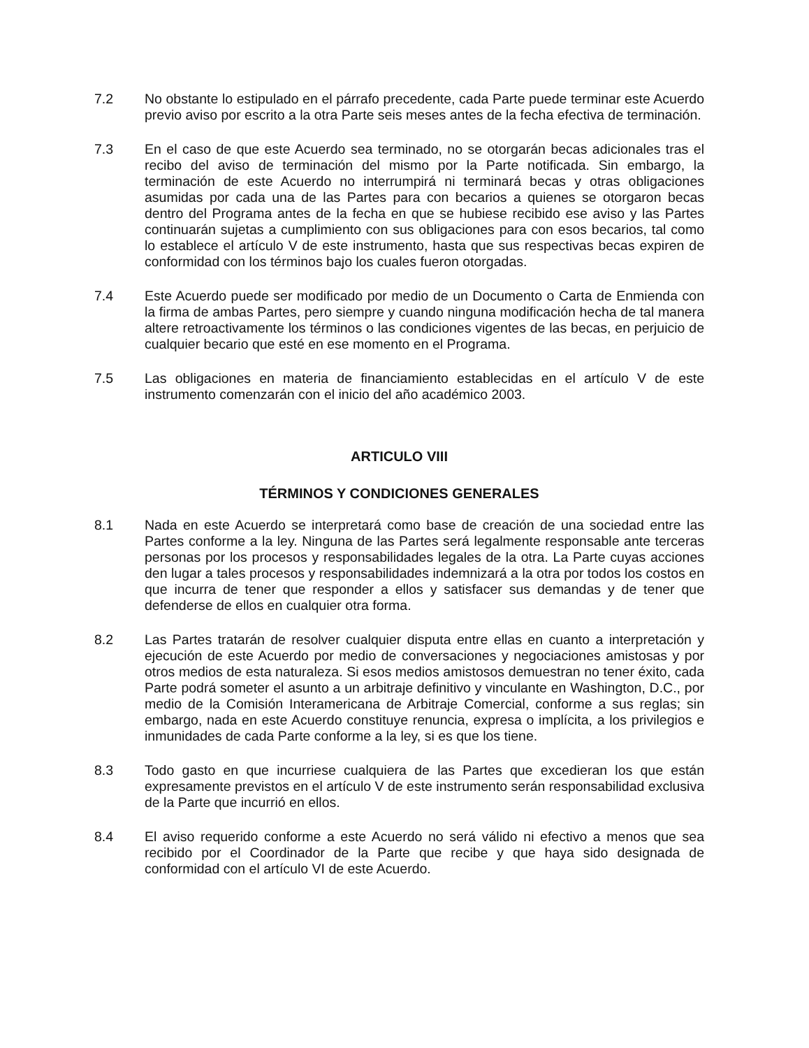7.2 No obstante lo estipulado en el párrafo precedente, cada Parte puede terminar este Acuerdo previo aviso por escrito a la otra Parte seis meses antes de la fecha efectiva de terminación.
7.3 En el caso de que este Acuerdo sea terminado, no se otorgarán becas adicionales tras el recibo del aviso de terminación del mismo por la Parte notificada. Sin embargo, la terminación de este Acuerdo no interrumpirá ni terminará becas y otras obligaciones asumidas por cada una de las Partes para con becarios a quienes se otorgaron becas dentro del Programa antes de la fecha en que se hubiese recibido ese aviso y las Partes continuarán sujetas a cumplimiento con sus obligaciones para con esos becarios, tal como lo establece el artículo V de este instrumento, hasta que sus respectivas becas expiren de conformidad con los términos bajo los cuales fueron otorgadas.
7.4 Este Acuerdo puede ser modificado por medio de un Documento o Carta de Enmienda con la firma de ambas Partes, pero siempre y cuando ninguna modificación hecha de tal manera altere retroactivamente los términos o las condiciones vigentes de las becas, en perjuicio de cualquier becario que esté en ese momento en el Programa.
7.5 Las obligaciones en materia de financiamiento establecidas en el artículo V de este instrumento comenzarán con el inicio del año académico 2003.
ARTICULO VIII
TÉRMINOS Y CONDICIONES GENERALES
8.1 Nada en este Acuerdo se interpretará como base de creación de una sociedad entre las Partes conforme a la ley. Ninguna de las Partes será legalmente responsable ante terceras personas por los procesos y responsabilidades legales de la otra. La Parte cuyas acciones den lugar a tales procesos y responsabilidades indemnizará a la otra por todos los costos en que incurra de tener que responder a ellos y satisfacer sus demandas y de tener que defenderse de ellos en cualquier otra forma.
8.2 Las Partes tratarán de resolver cualquier disputa entre ellas en cuanto a interpretación y ejecución de este Acuerdo por medio de conversaciones y negociaciones amistosas y por otros medios de esta naturaleza. Si esos medios amistosos demuestran no tener éxito, cada Parte podrá someter el asunto a un arbitraje definitivo y vinculante en Washington, D.C., por medio de la Comisión Interamericana de Arbitraje Comercial, conforme a sus reglas; sin embargo, nada en este Acuerdo constituye renuncia, expresa o implícita, a los privilegios e inmunidades de cada Parte conforme a la ley, si es que los tiene.
8.3 Todo gasto en que incurriese cualquiera de las Partes que excedieran los que están expresamente previstos en el artículo V de este instrumento serán responsabilidad exclusiva de la Parte que incurrió en ellos.
8.4 El aviso requerido conforme a este Acuerdo no será válido ni efectivo a menos que sea recibido por el Coordinador de la Parte que recibe y que haya sido designada de conformidad con el artículo VI de este Acuerdo.